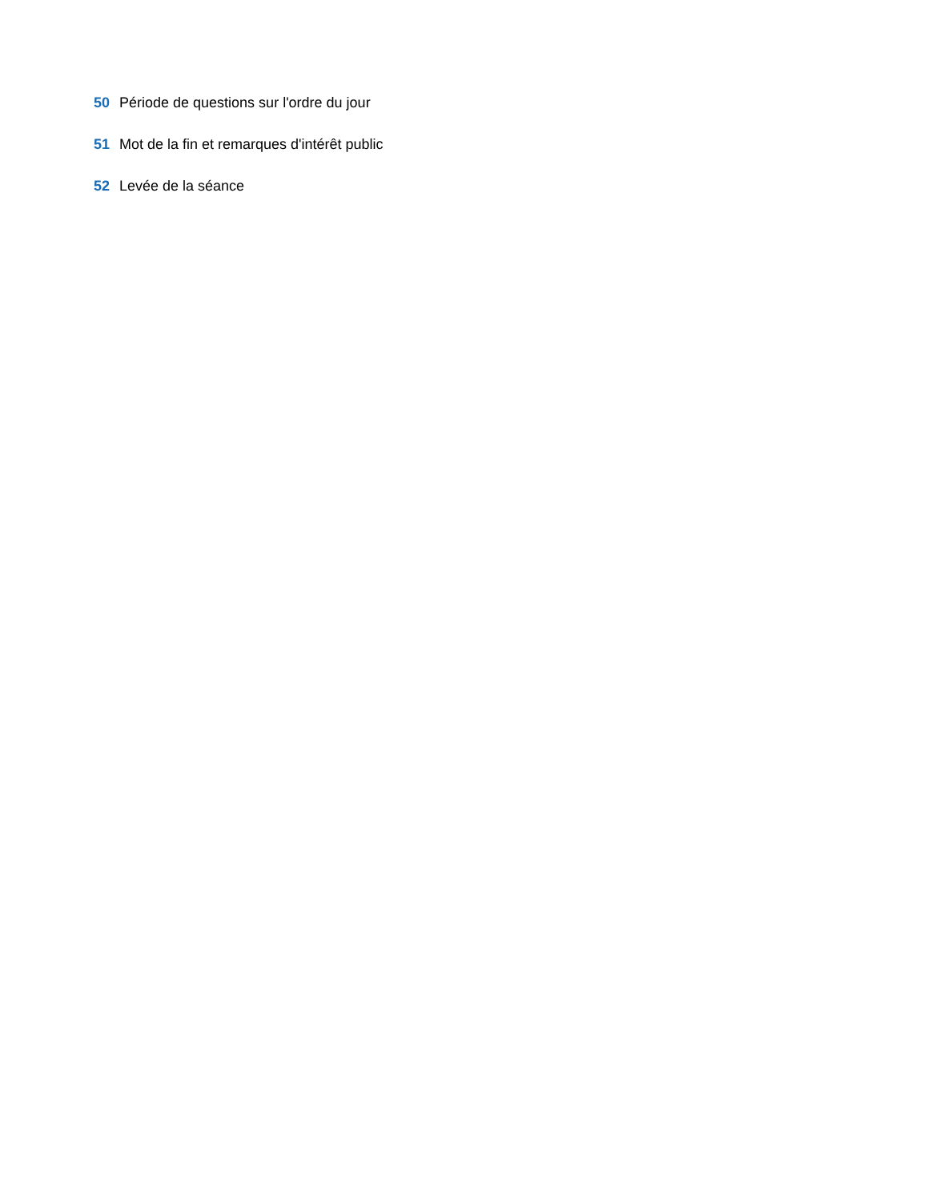50 Période de questions sur l'ordre du jour
51 Mot de la fin et remarques d'intérêt public
52 Levée de la séance